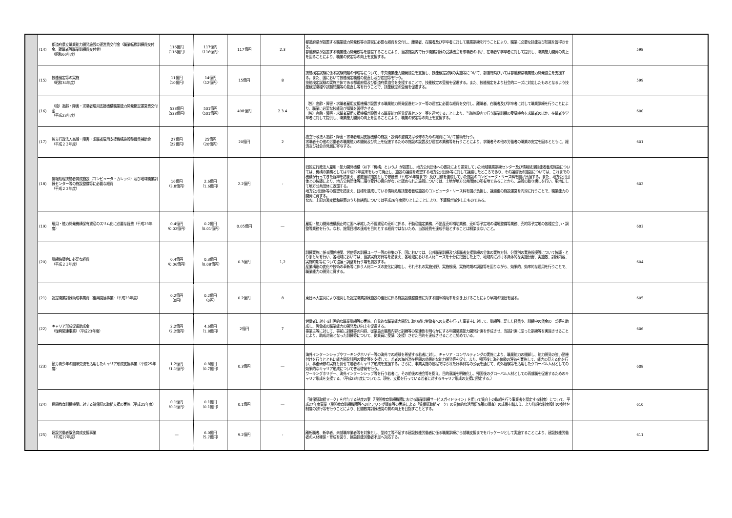| | (14) | 都道府県立職業能力開発施設の運営費交付金（職業転換訓練費交付金、離職者等職業訓練費交付金） （昭和60年度） | 116億円 （116億円） | 117億円 （116億円） | 117億円 | 2,3 | 都道府県が設置する職業能力開発校等の運営に必要な経費を交付し、離職者、在職者及び学卒者に対して職業訓練を行うことにより、職業に必要な技能及び知識を習得させる。 都道府県が設置する職業能力開発校等を運営することにより、当該施設内で行う職業訓練の受講機会を求職者のほか、在職者や学卒者に対して提供し、職業能力開発の向上を図ることにより、職業の安定等の向上を支援する。 | 598 |
| | (15) | 技能検定等の実施 （昭和34年度） | 11億円 （10億円） | 14億円 （12億円） | 15億円 | 8 | 技能検定試験に係る試験問題の作成等について、中央職業能力開発協会を支援し、技能検定試験の実施等について、都道府県ひいては都道府県職業能力開発協会を支援する。また、国において技能検定職種の見直し及び追加等を行う。 技能検定試験の実施主体である都道府県及び都道府県協会を支援することで、技能検定の受検を促進する。また、技能検定をより社会的ニーズに対応したものとなるよう技能検定職種や試験問題等の見直し等を行うことで、技能検定の受検を促進する。 | 599 |
| | (16) | （独）高齢・障害・求職者雇用支援機構職業能力開発勘定運営費交付金 （平成23年度） | 533億円 （533億円） | 501億円 （501億円） | 498億円 | 2.3.4 | （独）高齢・障害・求職者雇用支援機構が設置する職業能力開発促進センター等の運営に必要な経費を交付し、離職者、在職者及び学卒者に対して職業訓練を行うことにより、職業に必要な技能及び知識を習得させる。 （独）高齢・障害・求職者雇用支援機構が設置する職業能力開発促進センター等を運営することにより、当該施設内で行う職業訓練の受講機会を求職者のほか、在職者や学卒者に対して提供し、職業能力開発の向上を図ることにより、職業の安定等の向上を支援する。 | 600 |
| | (17) | 独立行政法人高齢・障害・求職者雇用支援機構施設整備費補助金 （平成２３年度） | 27億円 （22億円） | 25億円 （20億円） | 20億円 | 2 | 独立行政法人高齢・障害・求職者雇用支援機構の施設・設備の整備又は改修のための経費について補助を行う。 求職者その他の労働者の職業能力の開発及び向上を促進するための施設の設置及び運営の業務等を行うことにより、求職者その他の労働者の職業の安定を図るとともに、経済及び社会の発展に寄与する。 | 601 |
| | (18) | 情報処理技能者育成施設（コンピュータ・カレッジ）及び地域職業訓練センター等の施設整備等に必要な経費 （平成２３年度） | 16億円 （3.8億円） | 2.6億円 （1.6億円） | 2.2億円 | - | 旧独立行政法人雇用・能力開発機構（以下「機構」という。）が設置し、地方公共団体への委託により運営していた地域職業訓練センター及び情報処理技能者養成施設については、機構の業務としては平成22年度末をもって廃止し、施設の譲渡を希望する地方公共団体等に対して譲渡したところであり、その譲渡後の施設については、これまでの機構が行ってきた経緯を踏まえ、激変緩和措置として修繕費（平成26年度まで）及び目標を達成していた施設のコンピュータ・リース料を国が負担する。また、地方公共団体との協議により、地方公共団体等に譲り受けの意向がないと認められた施設については、土地が地方公共団体の所有地であることから、施設の取り壊しを行い、更地にして地方公共団体に返還する。 地方公共団体等の要望を踏まえ、目標を達成している情報処理技能者養成施設のコンピュータ・リース料を国が負担し、譲渡後の施設運営を円滑に行うことで、職業能力の開発に資する。 なお、上記の激変緩和措置のうち修繕費については平成26年度限りとしたことにより、予算額が減少したものである。 | 602 |
| | (19) | 雇用・能力開発機構保有資産のスリム化に必要な経費（平成23年度） | 0.4億円 （0.02億円） | 0.2億円 （0.01億円） | 0.05億円 | ― | 雇用・能力開発機構廃止時に国へ承継した不要資産の売却に係る、不動産鑑定業務、不動産売却補助業務、売却等予定地の環境整備等業務、売約等予定地の各種立会い・調整等業務を行う。なお、施策目標の達成を目的とする経費ではないため、当該経費を達成手段とすることは馴染まないこと。 | 603 |
| | (20) | 訓練協議会に必要な経費 （平成２３年度） | 0.4億円 （0.06億円） | 0.3億円 （0.08億円） | 0.3億円 | 1,2 | 訓練実施に係る関係機関、労使等の訓練ユーザー等の参集の下、国においては、公共職業訓練及び求職者支援訓練の全体の実施方針、分野別の実施規模等について協議・とりまとめを行い、各地域においては、当該実施方針等を踏まえ、各地域における人材ニーズを十分に把握した上で、地域内における具体的な実施分野、実施数、訓練内容、実施時期等について協議・調整を行う場を創設する。 産業構造の変化や技術の革新等に伴う人材ニーズの変化に即応し、それぞれの実施分野、実施規模、実施時期の調整等を図りながら、効果的、効率的な運用を行うことで、職業能力の開発に資する。 | 604 |
| | (21) | 認定職業訓練助成事業費（復興関連事業）（平成23年度） | 0.2億円 （0円） | 0.2億円 （0円） | 0.2億円 | 8 | 東日本大震災により被災した認定職業訓練施設の復旧に係る施設設備整備費に対する国庫補助率を引き上げることにより早期の復旧を図る。 | 605 |
| | (22) | キャリア形成促進助成金 （復興関連事業）（平成23年度） | 2.2億円 （2.2億円） | 4.6億円 （1.8億円） | 2億円 | 7 | 労働者に対する計画的な職業訓練等の実施、自発的な職業能力開発に取り組む労働者への支援を行った事業主に対して、訓練等に要した経費や、訓練中の賃金の一部等を助成し、労働者の職業能力の開発及び向上を促進する。 事業主等に対して、事前に訓練等の内容、従業員の職務内容と訓練等の関連性を明らかにする年間職業能力開発計画を作成させ、当該計画に沿った訓練等を実施させることにより、助成対象となった訓練等について、従業員に受講（支援）させた目的を達成させることに努めている。 | 606 |
| | (23) | 勤労青少年の国際交流を活用したキャリア形成支援事業（平成25年度） | 1.2億円 （1.1億円） | 0.8億円 （0.7億円） | 0.3億円 | ― | 海外インターンシップやワーキングホリデー等の海外での経験を希望する若者に対し、キャリア・コンサルティングの実施により、職業能力の棚卸し、能力開発の強い動機付けを行うとともに能力開発計画の策定等を支援して、若者の海外滞在期間の効果的な能力開発等を促す。また、帰国後に海外体験の評価を実施して、能力の見える化を行い、事後研修の実施と併せて若者のキャリア形成を支援する。さらに、事業実施の過程で得られた好事例等の公表を通じて、海外経験等を活用したグローバル人材としての効果的なキャリア形成について普及啓発を行う。 ワーキングホリデー、海外インターンシップ等を行う若者に、その前後の機会等を捉え、目的意識を明確化し、帰国後のグローバル人材としての再就職を促進するためのキャリア形成を支援する。（平成28年度については、現在、支援を行っている若者に対するキャリア形成の支援に限定する。） | 608 |
| | (24) | 民間教育訓練機関に対する質保証の取組支援の実施（平成25年度） | 0.1億円 （0.1億円） | 0.1億円 （0.1億円） | 0.1億円 | ― | 「質保証取組マーク」を付与する制度の案（「民間教育訓練機関における職業訓練サービスガイドライン」を用いて質向上の取組を行う事業者を認定する制度）について、平成27年度事業（民間教育訓練機関等へのヒアリング調査等の実施による「質保証取組マーク」の具体的な活用促進策の調査）の成果を踏まえ、より詳細な制度設計の検討や制度の試行等を行うことにより、民間教育訓練機関の質の向上を目指すこととする。 | 610 |
| | (25) | 建設労働者緊急育成支援事業 （平成27年度） | ― | 6.0億円 （5.7億円） | 9.2億円 | - | 離転職者、新卒者、未就職卒業者等を対象とし、型枠工等不足する建設技能労働者に係る職業訓練から就職支援までをパッケージとして実施することにより、建設技能労働者の人材確保・育成を図り、建設技能労働者不足へ対応する。 | 611 |